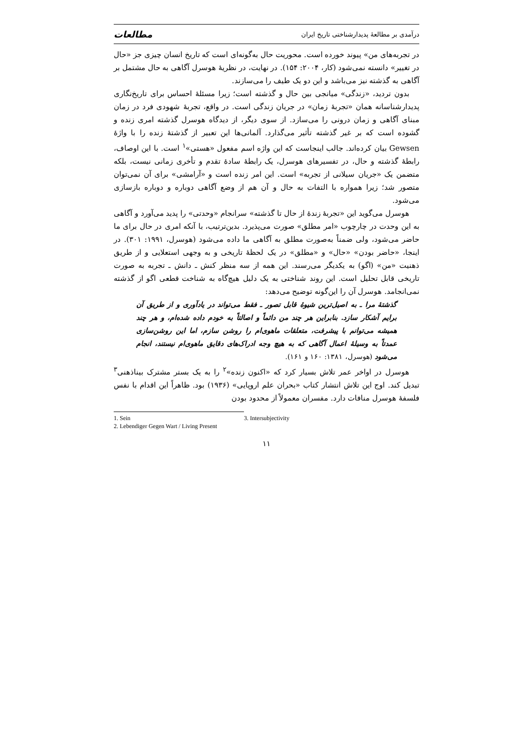درآمدی بر مطالعهٔ پدیدارشناختی تاریخ ایران مطالعات
در تجربه‌های من» پیوند خورده است. محوریت حال به‌گونه‌ای است که تاریخ انسان چیزی جز «حال در تغییر» دانسته نمی‌شود (کار، ۲۰۰۴: ۱۵۴). در نهایت، در نظریهٔ هوسرل آگاهی به حال مشتمل بر آگاهی به گذشته نیز می‌باشد و این دو یک طیف را می‌سازند.
بدون تردید، «زندگی» میانجی بین حال و گذشته است؛ زیرا مسئلهٔ احساس برای تاریخ‌نگاری پدیدارشناسانه همان «تجربهٔ زمان» در جریان زندگی است. در واقع، تجربهٔ شهودی فرد در زمان مبنای آگاهی و زمان درونی را می‌سازد. از سوی دیگر، از دیدگاه هوسرل گذشته امری زنده و گشوده است که بر غیر گذشته تأثیر می‌گذارد. آلمانی‌ها این تعبیر از گذشتهٔ زنده را با واژهٔ Gewsen بیان کرده‌اند. جالب اینجاست که این واژه اسم مفعول «هستی»<sup>۱</sup> است. با این اوصاف، رابطهٔ گذشته و حال، در تفسیرهای هوسرل، یک رابطهٔ سادهٔ تقدم و تأخری زمانی نیست، بلکه متضمن یک «جریان سیلانی از تجربه» است. این امر زنده است و «آرامشی» برای آن نمی‌توان متصور شد؛ زیرا همواره با التفات به حال و آن هم از وضع آگاهی دوباره و دوباره بازسازی می‌شود.
هوسرل می‌گوید این «تجربهٔ زندهٔ از حال تا گذشته» سرانجام «وحدتی» را پدید می‌آورد و آگاهی به این وحدت در چارچوب «امر مطلق» صورت می‌پذیرد. بدین‌ترتیب، با آنکه امری در حال برای ما حاضر می‌شود، ولی ضمناً به‌صورت مطلق به آگاهی ما داده می‌شود (هوسرل، ۱۹۹۱: ۳۰۱). در اینجا، «حاضر بودن» «حال» و «مطلق» در یک لحظهٔ تاریخی و به وجهی استعلایی و از طریق ذهنیت «من» (اگو) به یکدیگر می‌رسند. این همه از سه منظر کنش ـ دانش ـ تجربه به صورت تاریخی قابل تحلیل است. این روند شناختی به یک دلیل هیچ‌گاه به شناخت قطعی اگو از گذشته نمی‌انجامد. هوسرل آن را این‌گونه توضیح می‌دهد:
گذشتهٔ مرا ـ به اصیل‌ترین شیوهٔ قابل تصور ـ فقط می‌تواند در یادآوری و از طریق آن برایم آشکار سازد. بنابراین هر چند من دائماً و اصالتاً به خودم داده شده‌ام، و هر چند همیشه می‌توانم با پیشرفت، متعلقات ماهوی‌ام را روشن سازم، اما این روشن‌سازی عمدتاً به وسیلهٔ اعمال آگاهی که به هیچ وجه ادراک‌های دقایق ماهوی‌ام نیستند، انجام می‌شود (هوسرل، ۱۳۸۱: ۱۶۰ و ۱۶۱).
هوسرل در اواخر عمر تلاش بسیار کرد که «اکنون زنده»<sup>۲</sup> را به یک بستر مشترک بیناذهنی<sup>۳</sup> تبدیل کند. اوج این تلاش انتشار کتاب «بحران علم اروپایی» (۱۹۳۶) بود. ظاهراً این اقدام با نفس فلسفهٔ هوسرل منافات دارد. مفسران معمولاً از محدود بودن
1. Sein 3. Intersubjectivity
2. Lebendiger Gegen Wart / Living Present
۱۱